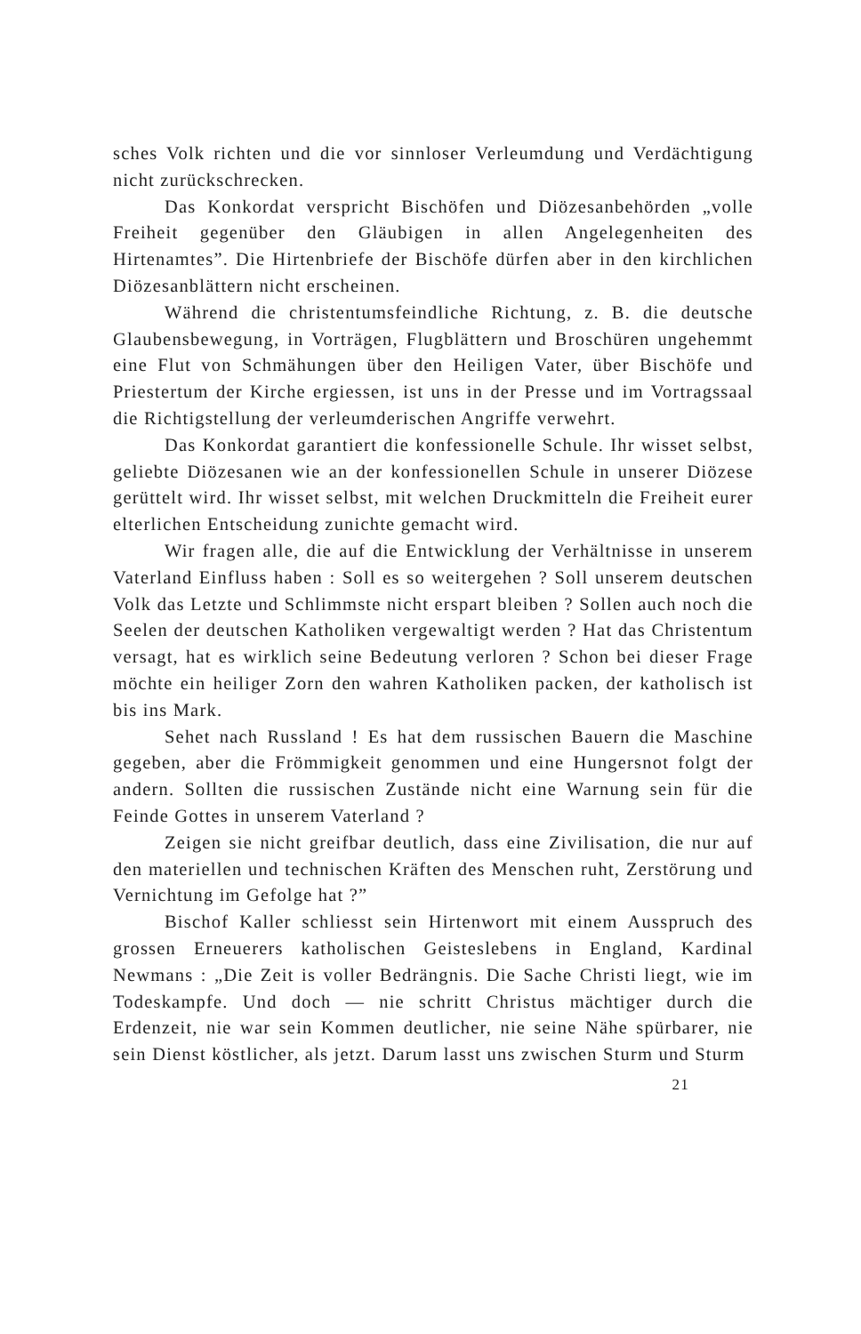sches Volk richten und die vor sinnloser Verleumdung und Verdächtigung nicht zurückschrecken.
Das Konkordat verspricht Bischöfen und Diözesanbehörden „volle Freiheit gegenüber den Gläubigen in allen Angelegenheiten des Hirtenamtes”. Die Hirtenbriefe der Bischöfe dürfen aber in den kirchlichen Diözesanblättern nicht erscheinen.
Während die christentumsfeindliche Richtung, z. B. die deutsche Glaubensbewegung, in Vorträgen, Flugblättern und Broschüren ungehemmt eine Flut von Schmähungen über den Heiligen Vater, über Bischöfe und Priestertum der Kirche ergiessen, ist uns in der Presse und im Vortragssaal die Richtigstellung der verleumderischen Angriffe verwehrt.
Das Konkordat garantiert die konfessionelle Schule. Ihr wisset selbst, geliebte Diözesanen wie an der konfessionellen Schule in unserer Diözese gerüttelt wird. Ihr wisset selbst, mit welchen Druckmitteln die Freiheit eurer elterlichen Entscheidung zunichte gemacht wird.
Wir fragen alle, die auf die Entwicklung der Verhältnisse in unserem Vaterland Einfluss haben : Soll es so weitergehen ? Soll unserem deutschen Volk das Letzte und Schlimmste nicht erspart bleiben ? Sollen auch noch die Seelen der deutschen Katholiken vergewaltigt werden ? Hat das Christentum versagt, hat es wirklich seine Bedeutung verloren ? Schon bei dieser Frage möchte ein heiliger Zorn den wahren Katholiken packen, der katholisch ist bis ins Mark.
Sehet nach Russland ! Es hat dem russischen Bauern die Maschine gegeben, aber die Frömmigkeit genommen und eine Hungersnot folgt der andern. Sollten die russischen Zustände nicht eine Warnung sein für die Feinde Gottes in unserem Vaterland ?
Zeigen sie nicht greifbar deutlich, dass eine Zivilisation, die nur auf den materiellen und technischen Kräften des Menschen ruht, Zerstörung und Vernichtung im Gefolge hat ?”
Bischof Kaller schliesst sein Hirtenwort mit einem Ausspruch des grossen Erneuerers katholischen Geisteslebens in England, Kardinal Newmans : „Die Zeit is voller Bedrängnis. Die Sache Christi liegt, wie im Todeskampfe. Und doch — nie schritt Christus mächtiger durch die Erdenzeit, nie war sein Kommen deutlicher, nie seine Nähe spürbarer, nie sein Dienst köstlicher, als jetzt. Darum lasst uns zwischen Sturm und Sturm
21